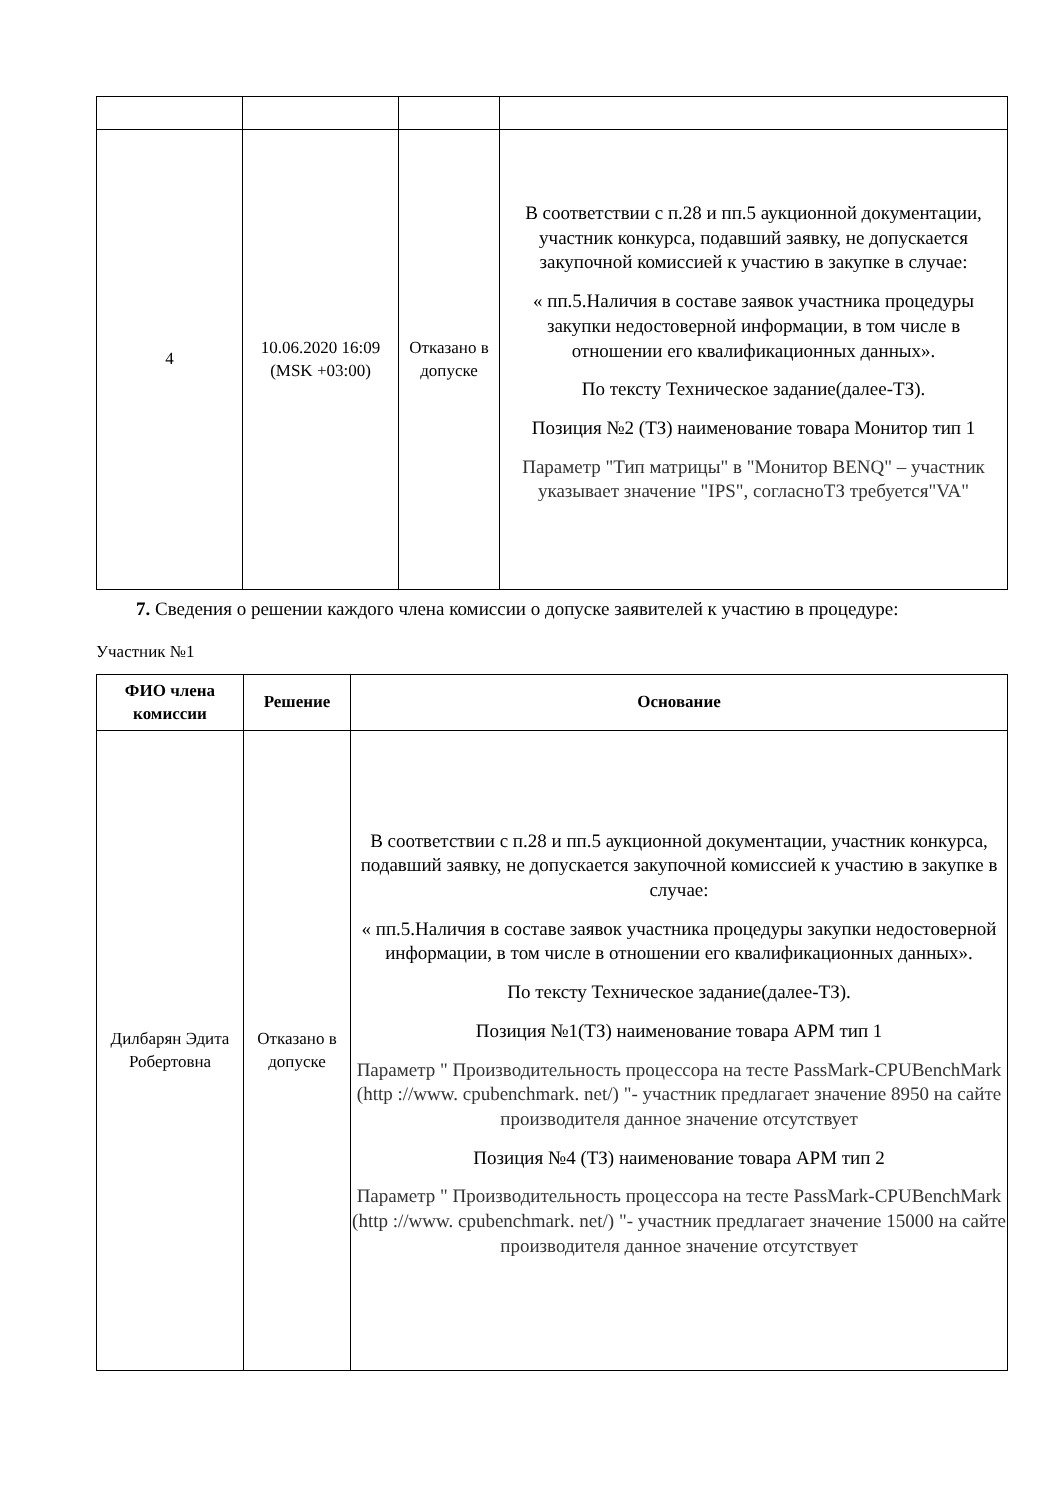| 4 | 10.06.2020 16:09 (MSK +03:00) | Отказано в допуске | В соответствии с п.28 и пп.5 аукционной документации, участник конкурса, подавший заявку, не допускается закупочной комиссией к участию в закупке в случае: « пп.5.Наличия в составе заявок участника процедуры закупки недостоверной информации, в том числе в отношении его квалификационных данных». По тексту Техническое задание(далее-ТЗ). Позиция №2 (ТЗ) наименование товара Монитор тип 1 Параметр "Тип матрицы" в "Монитор BENQ" – участник указывает значение "IPS", согласноТЗ требуется"VA" |
7. Сведения о решении каждого члена комиссии о допуске заявителей к участию в процедуре:
Участник №1
| ФИО члена комиссии | Решение | Основание |
| --- | --- | --- |
| Дилбарян Эдита Робертовна | Отказано в допуске | В соответствии с п.28 и пп.5 аукционной документации, участник конкурса, подавший заявку, не допускается закупочной комиссией к участию в закупке в случае: « пп.5.Наличия в составе заявок участника процедуры закупки недостоверной информации, в том числе в отношении его квалификационных данных». По тексту Техническое задание(далее-ТЗ). Позиция №1(ТЗ) наименование товара АРМ тип 1 Параметр " Производительность процессора на тесте PassMark-CPUBenchMark (http ://www. cpubenchmark. net/) "- участник предлагает значение 8950 на сайте производителя данное значение отсутствует Позиция №4 (ТЗ) наименование товара АРМ тип 2 Параметр " Производительность процессора на тесте PassMark-CPUBenchMark (http ://www. cpubenchmark. net/) "- участник предлагает значение 15000 на сайте производителя данное значение отсутствует |